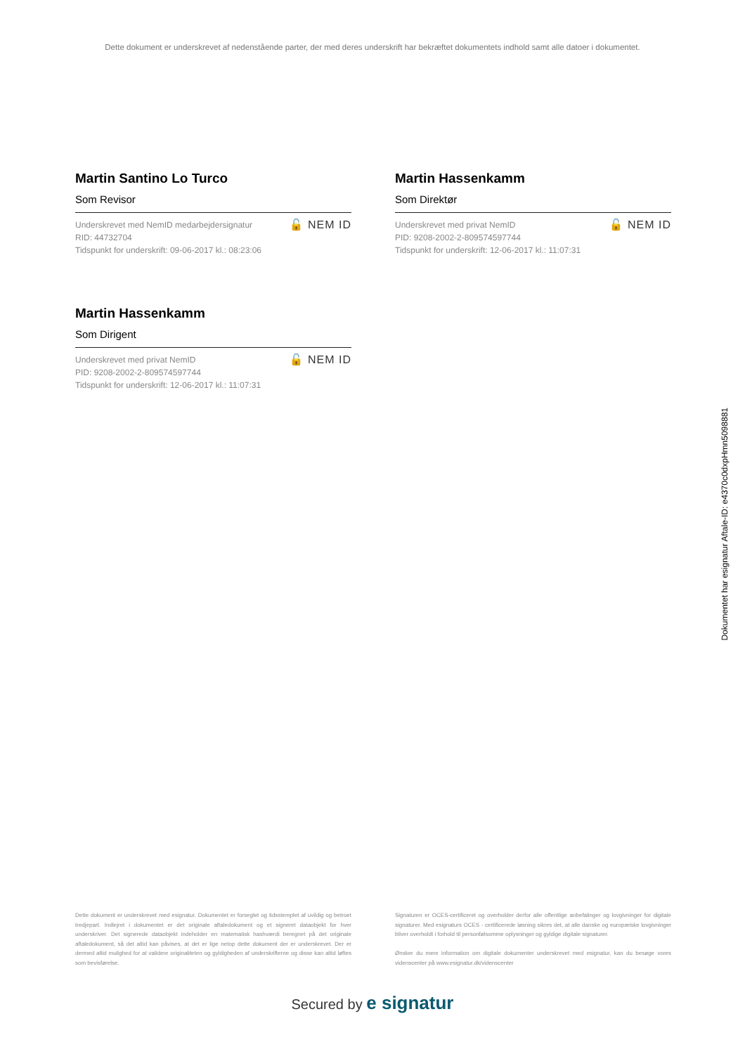Dette dokument er underskrevet af nedenstående parter, der med deres underskrift har bekræftet dokumentets indhold samt alle datoer i dokumentet.
Martin Santino Lo Turco
Som Revisor
Underskrevet med NemID medarbejdersignatur
RID: 44732704
Tidspunkt for underskrift: 09-06-2017 kl.: 08:23:06
🔓 NEM ID
Martin Hassenkamm
Som Direktør
Underskrevet med privat NemID
PID: 9208-2002-2-809574597744
Tidspunkt for underskrift: 12-06-2017 kl.: 11:07:31
🔓 NEM ID
Martin Hassenkamm
Som Dirigent
Underskrevet med privat NemID
PID: 9208-2002-2-809574597744
Tidspunkt for underskrift: 12-06-2017 kl.: 11:07:31
🔓 NEM ID
Dokumentet har esignatur Aftale-ID: e4370c0dxpHmn5098881
Dette dokument er underskrevet med esignatur. Dokumentet er forseglet og tidsstemplet af uvildig og betroet tredjepart. Indlejret i dokumentet er det originale aftaledokument og et signeret dataobjekt for hver underskriver. Det signerede dataobjekt indeholder en matematisk hashværdi beregnet på det originale aftaledokument, så det altid kan påvises, at det er lige netop dette dokument der er underskrevet. Der er dermed altid mulighed for at validere originaliteten og gyldigheden af underskrifterne og disse kan altid løftes som bevisførelse.
Signaturen er OCES-certificeret og overholder derfor alle offentlige anbefalinger og lovgivninger for digitale signaturer. Med esignaturs OCES - certificerede løsning sikres det, at alle danske og europæiske lovgivninger bliver overholdt i forhold til personfølsomme oplysninger og gyldige digitale signaturer.
Ønsker du mere information om digitale dokumenter underskrevet med esignatur, kan du besøge vores videnscenter på www.esignatur.dk/videnscenter
Secured by e signatur